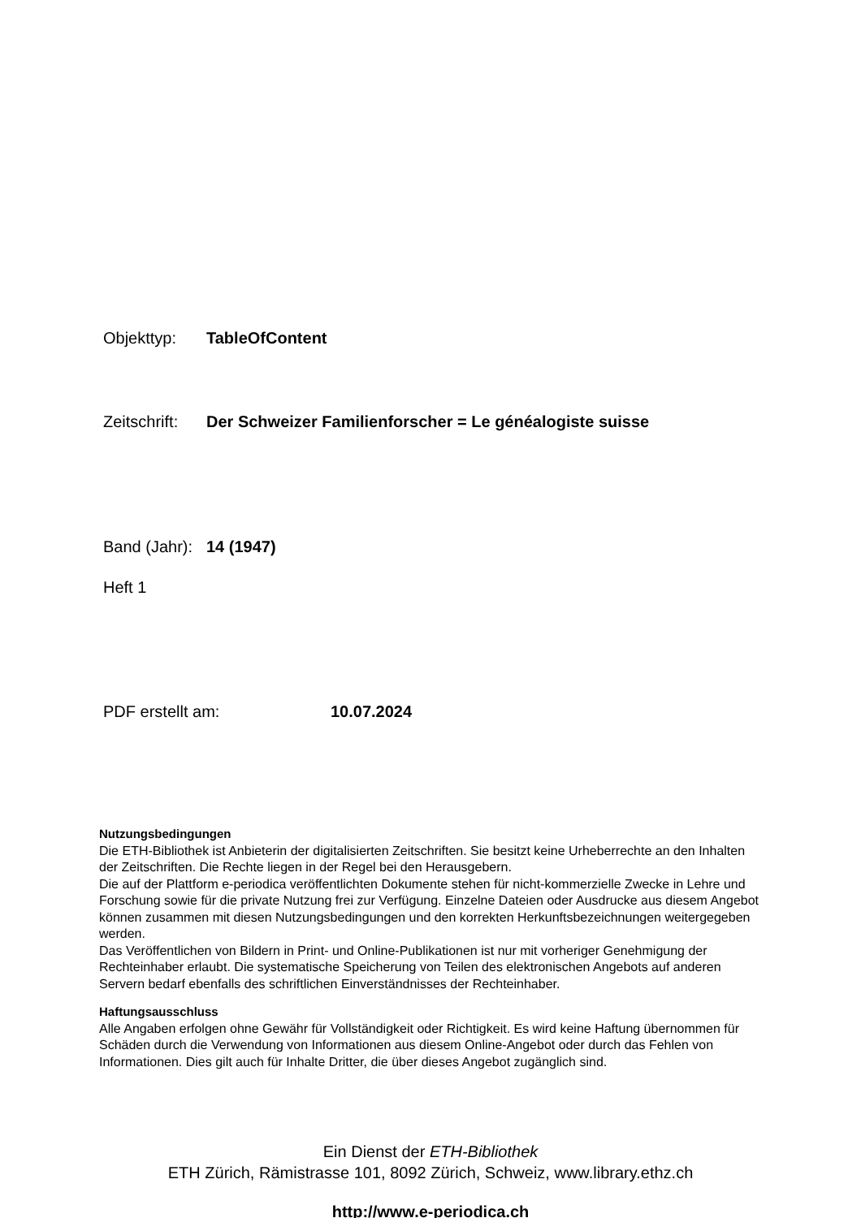Objekttyp: TableOfContent
Zeitschrift: Der Schweizer Familienforscher = Le généalogiste suisse
Band (Jahr): 14 (1947)
Heft 1
PDF erstellt am: 10.07.2024
Nutzungsbedingungen
Die ETH-Bibliothek ist Anbieterin der digitalisierten Zeitschriften. Sie besitzt keine Urheberrechte an den Inhalten der Zeitschriften. Die Rechte liegen in der Regel bei den Herausgebern.
Die auf der Plattform e-periodica veröffentlichten Dokumente stehen für nicht-kommerzielle Zwecke in Lehre und Forschung sowie für die private Nutzung frei zur Verfügung. Einzelne Dateien oder Ausdrucke aus diesem Angebot können zusammen mit diesen Nutzungsbedingungen und den korrekten Herkunftsbezeichnungen weitergegeben werden.
Das Veröffentlichen von Bildern in Print- und Online-Publikationen ist nur mit vorheriger Genehmigung der Rechteinhaber erlaubt. Die systematische Speicherung von Teilen des elektronischen Angebots auf anderen Servern bedarf ebenfalls des schriftlichen Einverständnisses der Rechteinhaber.
Haftungsausschluss
Alle Angaben erfolgen ohne Gewähr für Vollständigkeit oder Richtigkeit. Es wird keine Haftung übernommen für Schäden durch die Verwendung von Informationen aus diesem Online-Angebot oder durch das Fehlen von Informationen. Dies gilt auch für Inhalte Dritter, die über dieses Angebot zugänglich sind.
Ein Dienst der ETH-Bibliothek
ETH Zürich, Rämistrasse 101, 8092 Zürich, Schweiz, www.library.ethz.ch
http://www.e-periodica.ch